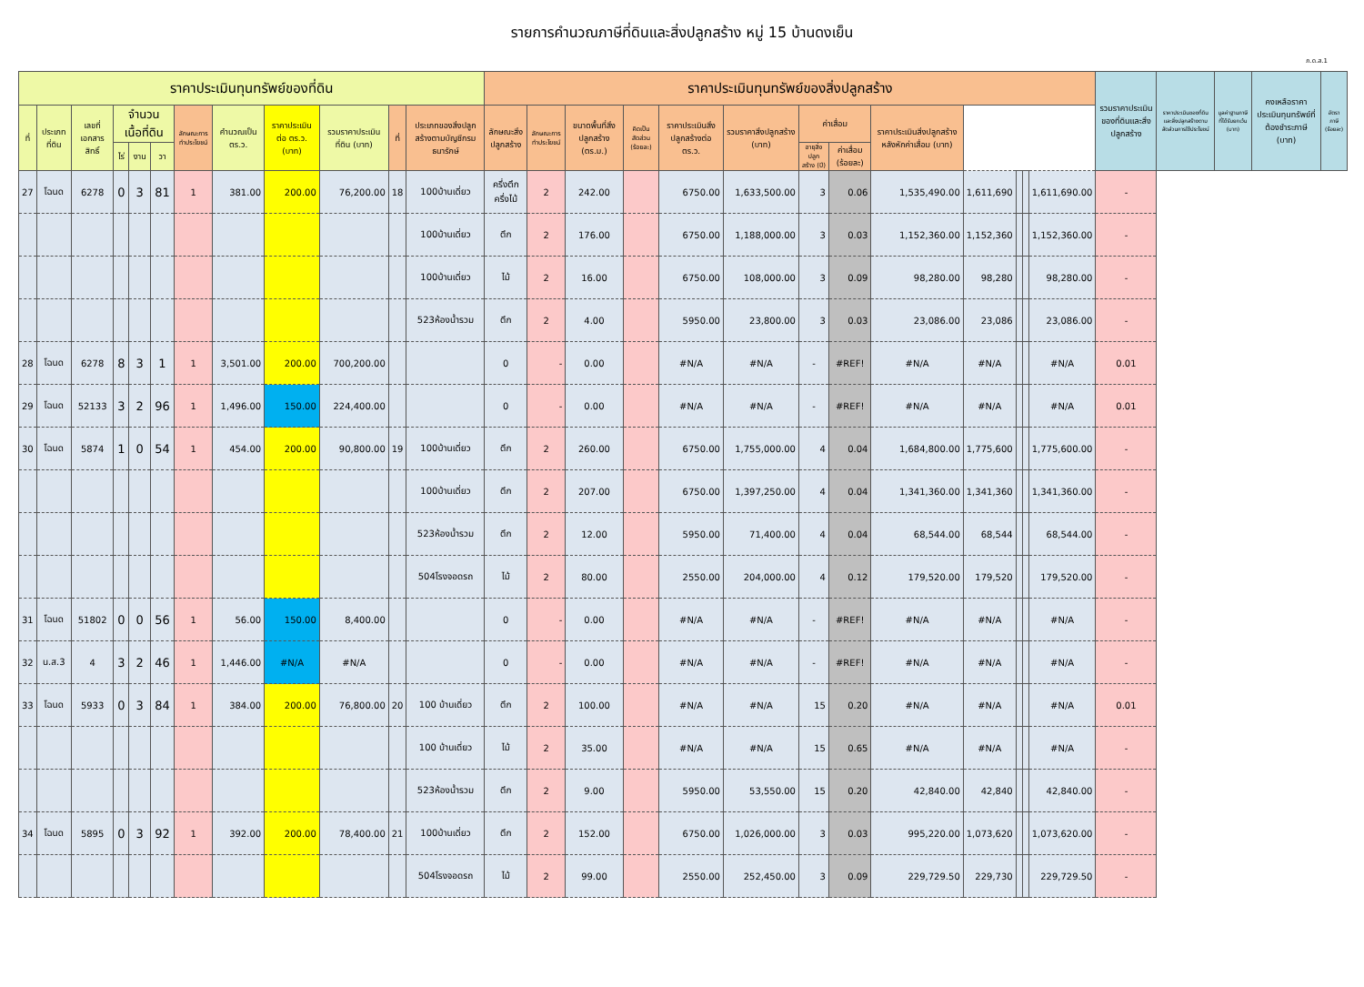รายการคำนวณภาษีที่ดินและสิ่งปลูกสร้าง หมู่ 15 บ้านดงเย็น
ภ.ด.ส.1
| ราคาประเมินทุนทรัพย์ของที่ดิน | | | | | | | | | | | | ราคาประเมินทุนทรัพย์ของสิ่งปลูกสร้าง | | | | | | | | | | | | | รวมราคาประเมินของที่ดินและสิ่งปลูกสร้าง | ราคาประเมินของที่ดินและสิ่งปลูกสร้างตามสัดส่วนการใช้ประโยชน์ | มูลค่าฐานภาษีที่ได้รับยกเว้น (บาท) | คงเหลือราคาประเมินทุนทรัพย์ที่ต้องชำระภาษี (บาท) | อัตราภาษี (ร้อยละ) |
| --- | --- | --- | --- | --- | --- | --- | --- | --- | --- | --- | --- | --- | --- | --- | --- | --- | --- | --- | --- | --- | --- | --- | --- | --- | --- | --- | --- | --- | --- |
| ที่ | ประเภทที่ดิน | เลขที่เอกสารสิทธิ์ | จำนวนเนื้อที่ดิน | | | ลักษณะการทำประโยชน์ | คำนวณเป็น ตร.ว. | ราคาประเมินต่อ ตร.ว. (บาท) | รวมราคาประเมินที่ดิน (บาท) | ที่ | ประเภทของสิ่งปลูกสร้างตามบัญชีกรมธนารักษ์ | ลักษณะสิ่งปลูกสร้าง | ลักษณะการทำประโยชน์ | ขนาดพื้นที่สิ่งปลูกสร้าง (ตร.ม.) | คิดเป็นสัดส่วน (ร้อยละ) | ราคาประเมินสิ่งปลูกสร้างต่อ ตร.ว. | รวมราคาสิ่งปลูกสร้าง (บาท) | ค่าเสื่อม | | ราคาประเมินสิ่งปลูกสร้างหลังหักค่าเสื่อม (บาท) | | | | | | | | | |
| | | | ไร่ | งาน | วา | | | | | | | | | | | | | อายุสิ่งปลูกสร้าง (ปี) | ค่าเสื่อม (ร้อยละ) | | | | | | | | | | |
| 27 | โฉนด | 6278 | 0 | 3 | 81 | 1 | 381.00 | 200.00 | 76,200.00 | 18 | 100บ้านเดี่ยว | ครึ่งตึก ครึ่งไม้ | 2 | 242.00 | | 6750.00 | 1,633,500.00 | 3 | 0.06 | 1,535,490.00 | 1,611,690 | | | 1,611,690.00 | - | | | | |
| | | | | | | | | | | | 100บ้านเดี่ยว | ตึก | 2 | 176.00 | | 6750.00 | 1,188,000.00 | 3 | 0.03 | 1,152,360.00 | 1,152,360 | | | 1,152,360.00 | - | | | | |
| | | | | | | | | | | | 100บ้านเดี่ยว | ไม้ | 2 | 16.00 | | 6750.00 | 108,000.00 | 3 | 0.09 | 98,280.00 | 98,280 | | | 98,280.00 | - | | | | |
| | | | | | | | | | | | 523ห้องน้ำรวม | ตึก | 2 | 4.00 | | 5950.00 | 23,800.00 | 3 | 0.03 | 23,086.00 | 23,086 | | | 23,086.00 | - | | | | |
| 28 | โฉนด | 6278 | 8 | 3 | 1 | 1 | 3,501.00 | 200.00 | 700,200.00 | | | 0 | - | 0.00 | | #N/A | #N/A | - | #REF! | #N/A | #N/A | | | #N/A | 0.01 | | | | |
| 29 | โฉนด | 52133 | 3 | 2 | 96 | 1 | 1,496.00 | 150.00 | 224,400.00 | | | 0 | - | 0.00 | | #N/A | #N/A | - | #REF! | #N/A | #N/A | | | #N/A | 0.01 | | | | |
| 30 | โฉนด | 5874 | 1 | 0 | 54 | 1 | 454.00 | 200.00 | 90,800.00 | 19 | 100บ้านเดี่ยว | ตึก | 2 | 260.00 | | 6750.00 | 1,755,000.00 | 4 | 0.04 | 1,684,800.00 | 1,775,600 | | | 1,775,600.00 | - | | | | |
| | | | | | | | | | | | 100บ้านเดี่ยว | ตึก | 2 | 207.00 | | 6750.00 | 1,397,250.00 | 4 | 0.04 | 1,341,360.00 | 1,341,360 | | | 1,341,360.00 | - | | | | |
| | | | | | | | | | | | 523ห้องน้ำรวม | ตึก | 2 | 12.00 | | 5950.00 | 71,400.00 | 4 | 0.04 | 68,544.00 | 68,544 | | | 68,544.00 | - | | | | |
| | | | | | | | | | | | 504โรงจอดรถ | ไม้ | 2 | 80.00 | | 2550.00 | 204,000.00 | 4 | 0.12 | 179,520.00 | 179,520 | | | 179,520.00 | - | | | | |
| 31 | โฉนด | 51802 | 0 | 0 | 56 | 1 | 56.00 | 150.00 | 8,400.00 | | | 0 | - | 0.00 | | #N/A | #N/A | - | #REF! | #N/A | #N/A | | | #N/A | - | | | | |
| 32 | น.ส.3 | 4 | 3 | 2 | 46 | 1 | 1,446.00 | #N/A | #N/A | | | 0 | - | 0.00 | | #N/A | #N/A | - | #REF! | #N/A | #N/A | | | #N/A | - | | | | |
| 33 | โฉนด | 5933 | 0 | 3 | 84 | 1 | 384.00 | 200.00 | 76,800.00 | 20 | 100 บ้านเดี่ยว | ตึก | 2 | 100.00 | | #N/A | #N/A | 15 | 0.20 | #N/A | #N/A | | | #N/A | 0.01 | | | | |
| | | | | | | | | | | | 100 บ้านเดี่ยว | ไม้ | 2 | 35.00 | | #N/A | #N/A | 15 | 0.65 | #N/A | #N/A | | | #N/A | - | | | | |
| | | | | | | | | | | | 523ห้องน้ำรวม | ตึก | 2 | 9.00 | | 5950.00 | 53,550.00 | 15 | 0.20 | 42,840.00 | 42,840 | | | 42,840.00 | - | | | | |
| 34 | โฉนด | 5895 | 0 | 3 | 92 | 1 | 392.00 | 200.00 | 78,400.00 | 21 | 100บ้านเดี่ยว | ตึก | 2 | 152.00 | | 6750.00 | 1,026,000.00 | 3 | 0.03 | 995,220.00 | 1,073,620 | | | 1,073,620.00 | - | | | | |
| | | | | | | | | | | | 504โรงจอดรถ | ไม้ | 2 | 99.00 | | 2550.00 | 252,450.00 | 3 | 0.09 | 229,729.50 | 229,730 | | | 229,729.50 | - | | | | |